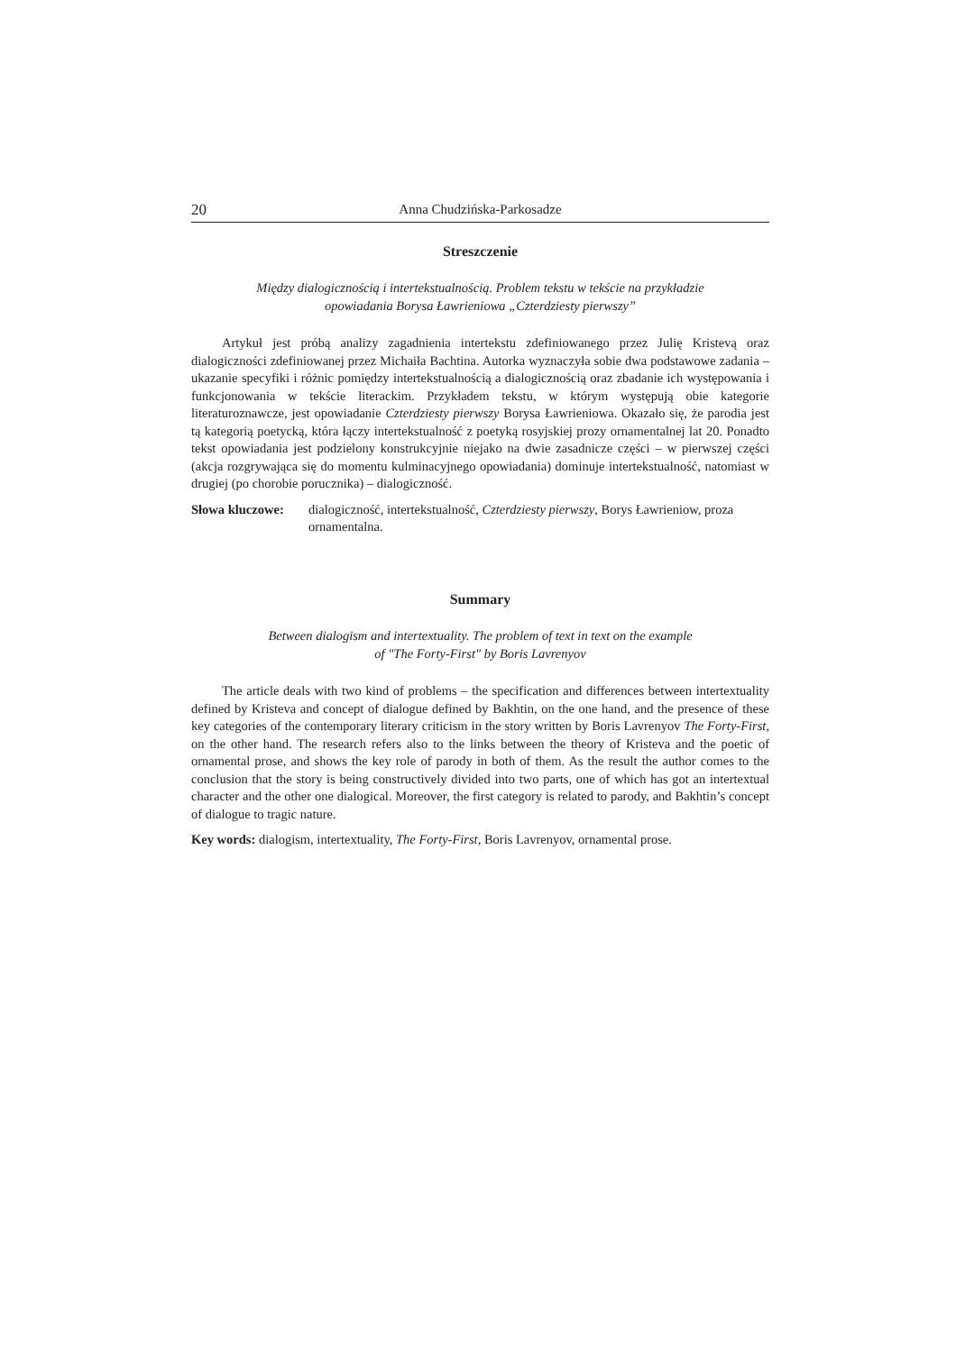20 Anna Chudzińska-Parkosadze
Streszczenie
Między dialogicznością i intertekstualnością. Problem tekstu w tekście na przykładzie
opowiadania Borysa Ławrieniowa „Czterdziesty pierwszy”
Artykuł jest próbą analizy zagadnienia intertekstu zdefiniowanego przez Julię Kristevą oraz dialogiczności zdefiniowanej przez Michaiła Bachtina. Autorka wyznaczyła sobie dwa podstawowe zadania – ukazanie specyfiki i różnic pomiędzy intertekstualnością a dialogicznością oraz zbadanie ich występowania i funkcjonowania w tekście literackim. Przykładem tekstu, w którym występują obie kategorie literaturoznawcze, jest opowiadanie Czterdziesty pierwszy Borysa Ławrieniowa. Okazało się, że parodia jest tą kategorią poetycką, która łączy intertekstualność z poetyką rosyjskiej prozy ornamentalnej lat 20. Ponadto tekst opowiadania jest podzielony konstrukcyjnie niejako na dwie zasadnicze części – w pierwszej części (akcja rozgrywająca się do momentu kulminacyjnego opowiadania) dominuje intertekstualność, natomiast w drugiej (po chorobie porucznika) – dialogiczność.
Słowa kluczowe: dialogiczność, intertekstualność, Czterdziesty pierwszy, Borys Ławrieniow, proza ornamentalna.
Summary
Between dialogism and intertextuality. The problem of text in text on the example
of "The Forty-First" by Boris Lavrenyov
The article deals with two kind of problems – the specification and differences between intertextuality defined by Kristeva and concept of dialogue defined by Bakhtin, on the one hand, and the presence of these key categories of the contemporary literary criticism in the story written by Boris Lavrenyov The Forty-First, on the other hand. The research refers also to the links between the theory of Kristeva and the poetic of ornamental prose, and shows the key role of parody in both of them. As the result the author comes to the conclusion that the story is being constructively divided into two parts, one of which has got an intertextual character and the other one dialogical. Moreover, the first category is related to parody, and Bakhtin’s concept of dialogue to tragic nature.
Key words: dialogism, intertextuality, The Forty-First, Boris Lavrenyov, ornamental prose.